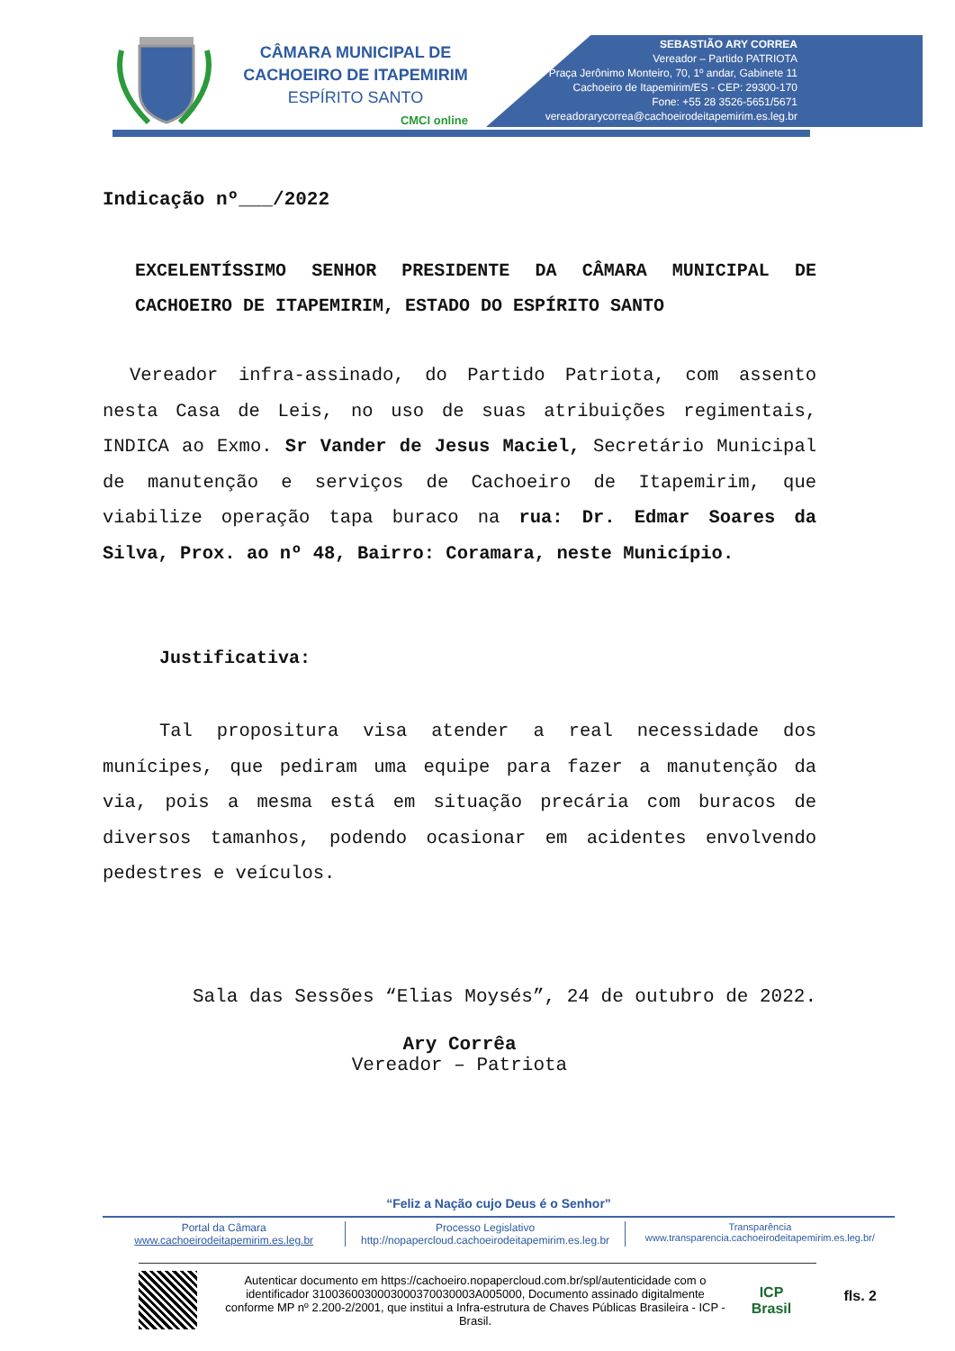CÂMARA MUNICIPAL DE
CACHOEIRO DE ITAPEMIRIM
ESPÍRITO SANTO
CMCI online
SEBASTIÃO ARY CORREA
Vereador – Partido PATRIOTA
Praça Jerônimo Monteiro, 70, 1º andar, Gabinete 11
Cachoeiro de Itapemirim/ES - CEP: 29300-170
Fone: +55 28 3526-5651/5671
vereadorarycorrea@cachoeirodeitapemirim.es.leg.br
Indicação nº___/2022
EXCELENTÍSSIMO SENHOR PRESIDENTE DA CÂMARA MUNICIPAL DE CACHOEIRO DE ITAPEMIRIM, ESTADO DO ESPÍRITO SANTO
Vereador infra-assinado, do Partido Patriota, com assento nesta Casa de Leis, no uso de suas atribuições regimentais, INDICA ao Exmo. Sr Vander de Jesus Maciel, Secretário Municipal de manutenção e serviços de Cachoeiro de Itapemirim, que viabilize operação tapa buraco na rua: Dr. Edmar Soares da Silva, Prox. ao nº 48, Bairro: Coramara, neste Município.
Justificativa:
Tal propositura visa atender a real necessidade dos munícipes, que pediram uma equipe para fazer a manutenção da via, pois a mesma está em situação precária com buracos de diversos tamanhos, podendo ocasionar em acidentes envolvendo pedestres e veículos.
Sala das Sessões “Elias Moysés”, 24 de outubro de 2022.
Ary Corrêa
Vereador – Patriota
“Feliz a Nação cujo Deus é o Senhor”
Portal da Câmara
www.cachoeirodeitapemirim.es.leg.br
Processo Legislativo
http://nopapercloud.cachoeirodeitapemirim.es.leg.br
Transparência
www.transparencia.cachoeirodeitapemirim.es.leg.br/
Autenticar documento em https://cachoeiro.nopapercloud.com.br/spl/autenticidade com o identificador 3100360030003000370030003A005000, Documento assinado digitalmente conforme MP nº 2.200-2/2001, que institui a Infra-estrutura de Chaves Públicas Brasileira - ICP - Brasil.
ICP
Brasil
fls. 2